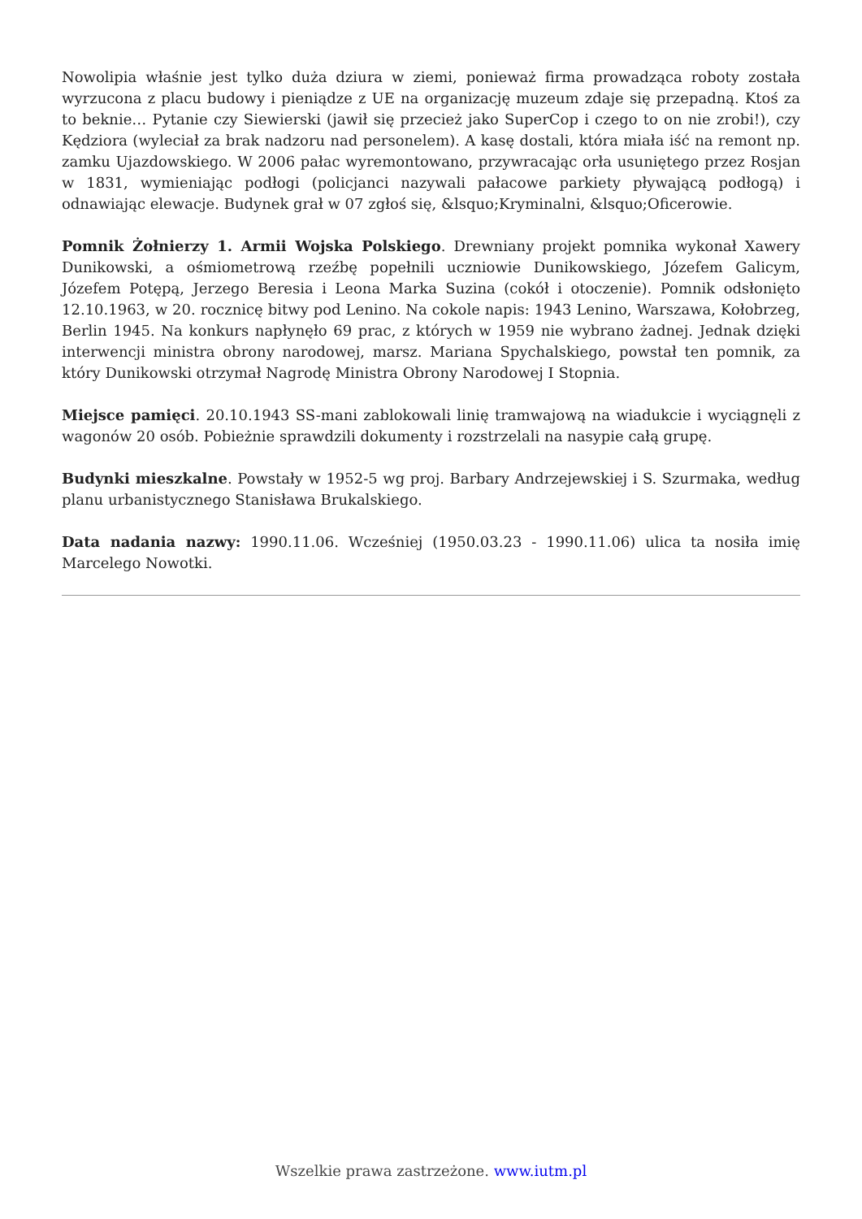Nowolipia właśnie jest tylko duża dziura w ziemi, ponieważ firma prowadząca roboty została wyrzucona z placu budowy i pieniądze z UE na organizację muzeum zdaje się przepadną. Ktoś za to beknie… Pytanie czy Siewierski (jawił się przecież jako SuperCop i czego to on nie zrobi!), czy Kędziora (wyleciał za brak nadzoru nad personelem). A kasę dostali, która miała iść na remont np. zamku Ujazdowskiego. W 2006 pałac wyremontowano, przywracając orła usuniętego przez Rosjan w 1831, wymieniając podłogi (policjanci nazywali pałacowe parkiety pływającą podłogą) i odnawiając elewacje. Budynek grał w 07 zgłoś się, &lsquo;Kryminalni, &lsquo;Oficerowie.
Pomnik Żołnierzy 1. Armii Wojska Polskiego. Drewniany projekt pomnika wykonał Xawery Dunikowski, a ośmiometrową rzeźbę popełnili uczniowie Dunikowskiego, Józefem Galicym, Józefem Potępą, Jerzego Beresia i Leona Marka Suzina (cokół i otoczenie). Pomnik odsłonięto 12.10.1963, w 20. rocznicę bitwy pod Lenino. Na cokole napis: 1943 Lenino, Warszawa, Kołobrzeg, Berlin 1945. Na konkurs napłynęło 69 prac, z których w 1959 nie wybrano żadnej. Jednak dzięki interwencji ministra obrony narodowej, marsz. Mariana Spychalskiego, powstał ten pomnik, za który Dunikowski otrzymał Nagrodę Ministra Obrony Narodowej I Stopnia.
Miejsce pamięci. 20.10.1943 SS-mani zablokowali linię tramwajową na wiadukcie i wyciągnęli z wagonów 20 osób. Pobieżnie sprawdzili dokumenty i rozstrzelali na nasypie całą grupę.
Budynki mieszkalne. Powstały w 1952-5 wg proj. Barbary Andrzejewskiej i S. Szurmaka, według planu urbanistycznego Stanisława Brukalskiego.
Data nadania nazwy: 1990.11.06. Wcześniej (1950.03.23 - 1990.11.06) ulica ta nosiła imię Marcelego Nowotki.
Wszelkie prawa zastrzeżone. www.iutm.pl